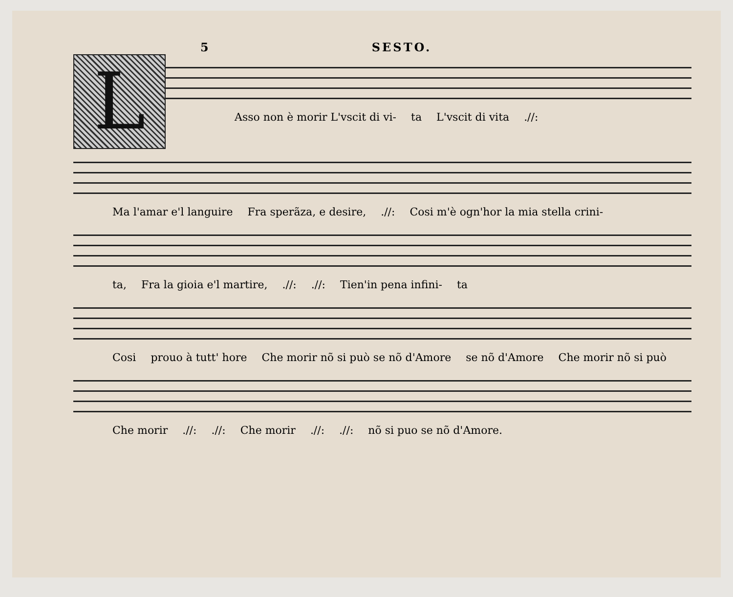5 SESTO.
L
Asso non è morir L'vscit di vi- ta L'vscit di vita.//:
Ma l'amar e'l languire Fra sperãza, e desire,.//: Cosi m'è ogn'hor la mia stella crini-
ta, Fra la gioia e'l martire,.//:.//: Tien'in pena infini- ta
Cosi prouo à tutt' hore Che morir nõ si può se nõ d'Amore se nõ d'Amore Che morir nõ si può
Che morir.//:.//: Che morir.//:.//: nõ si puo se nõ d'Amore.